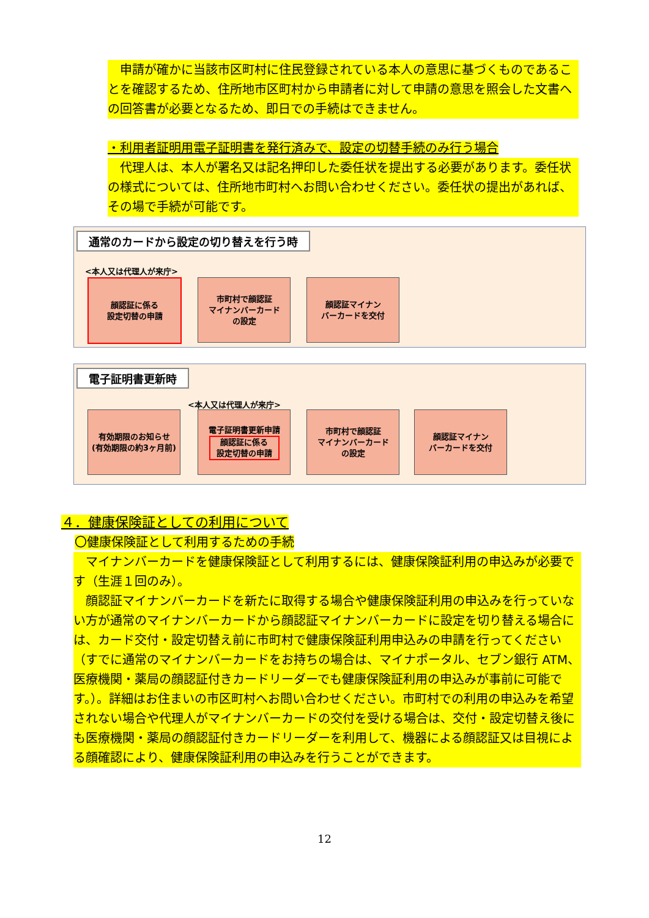申請が確かに当該市区町村に住民登録されている本人の意思に基づくものであることを確認するため、住所地市区町村から申請者に対して申請の意思を照会した文書への回答書が必要となるため、即日での手続はできません。
・利用者証明用電子証明書を発行済みで、設定の切替手続のみ行う場合
　代理人は、本人が署名又は記名押印した委任状を提出する必要があります。委任状の様式については、住所地市町村へお問い合わせください。委任状の提出があれば、その場で手続が可能です。
通常のカードから設定の切り替えを行う時
<本人又は代理人が来庁>
顔認証に係る
設定切替の申請
市町村で顔認証
マイナンバーカード
の設定
顔認証マイナン
バーカードを交付
電子証明書更新時
<本人又は代理人が来庁>
有効期限のお知らせ
(有効期限の約3ヶ月前)
電子証明書更新申請
顔認証に係る
設定切替の申請
市町村で顔認証
マイナンバーカード
の設定
顔認証マイナン
バーカードを交付
４．健康保険証としての利用について
〇健康保険証として利用するための手続
　マイナンバーカードを健康保険証として利用するには、健康保険証利用の申込みが必要です（生涯１回のみ）。
　顔認証マイナンバーカードを新たに取得する場合や健康保険証利用の申込みを行っていない方が通常のマイナンバーカードから顔認証マイナンバーカードに設定を切り替える場合には、カード交付・設定切替え前に市町村で健康保険証利用申込みの申請を行ってください（すでに通常のマイナンバーカードをお持ちの場合は、マイナポータル、セブン銀行 ATM、医療機関・薬局の顔認証付きカードリーダーでも健康保険証利用の申込みが事前に可能です。）。詳細はお住まいの市区町村へお問い合わせください。市町村での利用の申込みを希望されない場合や代理人がマイナンバーカードの交付を受ける場合は、交付・設定切替え後にも医療機関・薬局の顔認証付きカードリーダーを利用して、機器による顔認証又は目視による顔確認により、健康保険証利用の申込みを行うことができます。
12